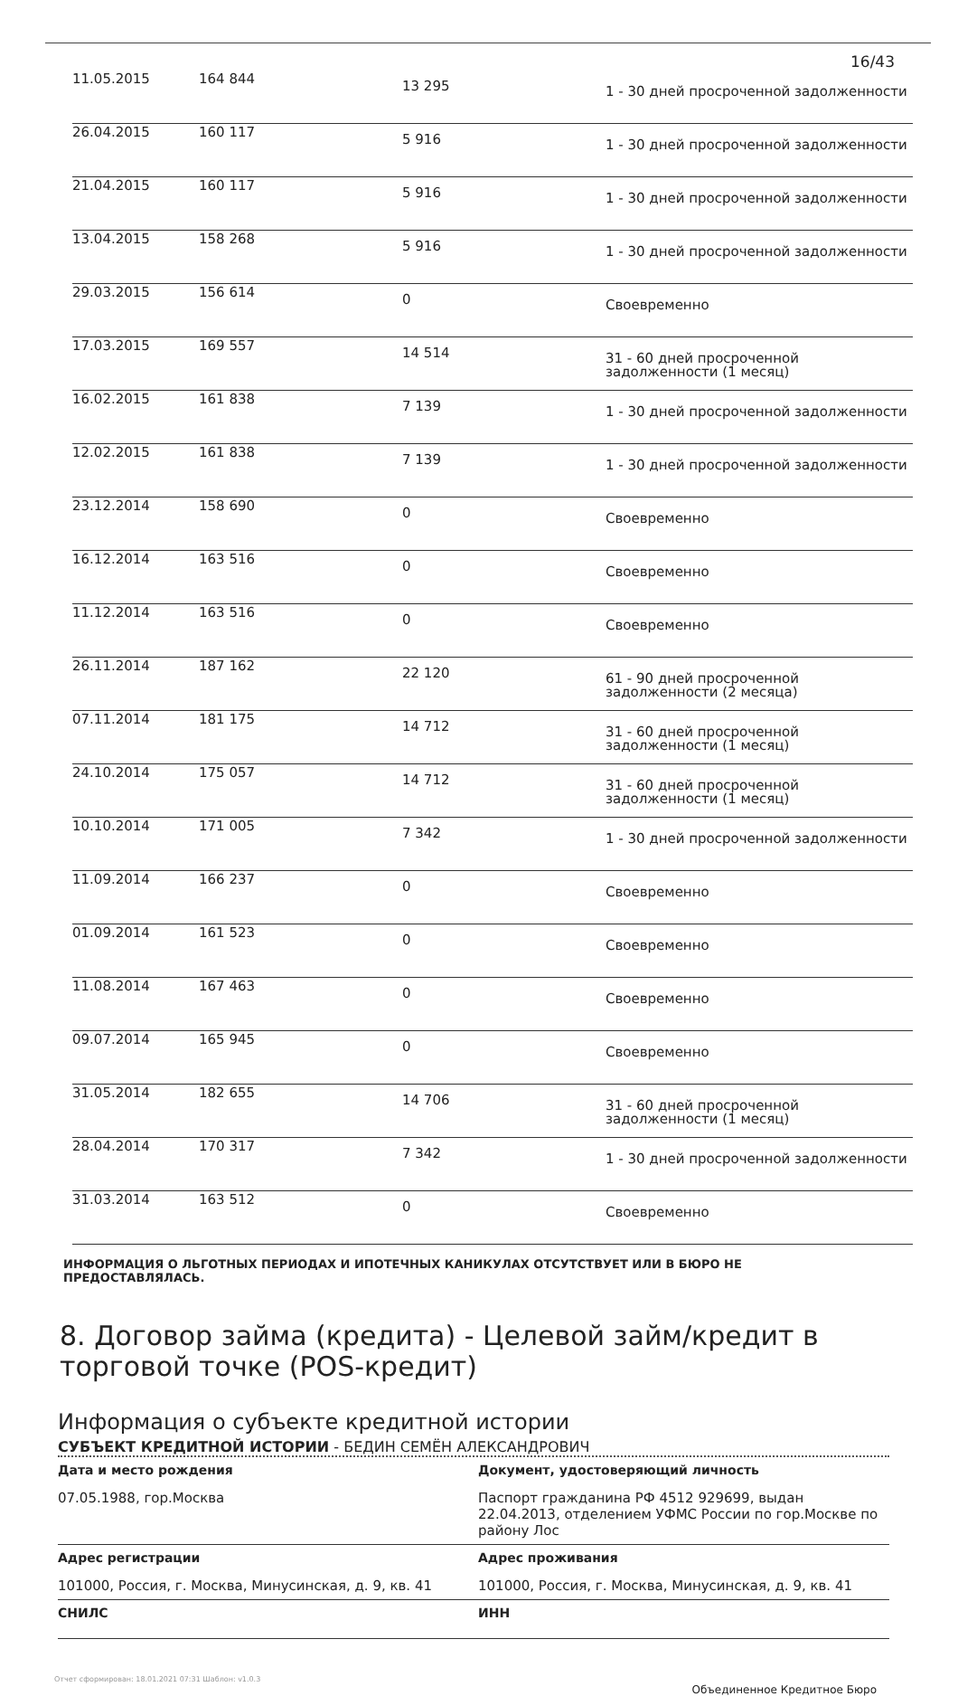16/43
| 11.05.2015 | 164 844 | 13 295 | 1 - 30 дней просроченной задолженности |
| 26.04.2015 | 160 117 | 5 916 | 1 - 30 дней просроченной задолженности |
| 21.04.2015 | 160 117 | 5 916 | 1 - 30 дней просроченной задолженности |
| 13.04.2015 | 158 268 | 5 916 | 1 - 30 дней просроченной задолженности |
| 29.03.2015 | 156 614 | 0 | Своевременно |
| 17.03.2015 | 169 557 | 14 514 | 31 - 60 дней просроченной задолженности (1 месяц) |
| 16.02.2015 | 161 838 | 7 139 | 1 - 30 дней просроченной задолженности |
| 12.02.2015 | 161 838 | 7 139 | 1 - 30 дней просроченной задолженности |
| 23.12.2014 | 158 690 | 0 | Своевременно |
| 16.12.2014 | 163 516 | 0 | Своевременно |
| 11.12.2014 | 163 516 | 0 | Своевременно |
| 26.11.2014 | 187 162 | 22 120 | 61 - 90 дней просроченной задолженности (2 месяца) |
| 07.11.2014 | 181 175 | 14 712 | 31 - 60 дней просроченной задолженности (1 месяц) |
| 24.10.2014 | 175 057 | 14 712 | 31 - 60 дней просроченной задолженности (1 месяц) |
| 10.10.2014 | 171 005 | 7 342 | 1 - 30 дней просроченной задолженности |
| 11.09.2014 | 166 237 | 0 | Своевременно |
| 01.09.2014 | 161 523 | 0 | Своевременно |
| 11.08.2014 | 167 463 | 0 | Своевременно |
| 09.07.2014 | 165 945 | 0 | Своевременно |
| 31.05.2014 | 182 655 | 14 706 | 31 - 60 дней просроченной задолженности (1 месяц) |
| 28.04.2014 | 170 317 | 7 342 | 1 - 30 дней просроченной задолженности |
| 31.03.2014 | 163 512 | 0 | Своевременно |
ИНФОРМАЦИЯ О ЛЬГОТНЫХ ПЕРИОДАХ И ИПОТЕЧНЫХ КАНИКУЛАХ ОТСУТСТВУЕТ ИЛИ В БЮРО НЕ ПРЕДОСТАВЛЯЛАСЬ.
8. Договор займа (кредита) - Целевой займ/кредит в торговой точке (POS-кредит)
Информация о субъекте кредитной истории
СУБЪЕКТ КРЕДИТНОЙ ИСТОРИИ - БЕДИН СЕМЁН АЛЕКСАНДРОВИЧ
Дата и место рождения
07.05.1988, гор.Москва
Документ, удостоверяющий личность
Паспорт гражданина РФ 4512 929699, выдан 22.04.2013, отделением УФМС России по гор.Москве по району Лос
Адрес регистрации
101000, Россия, г. Москва, Минусинская, д. 9, кв. 41
Адрес проживания
101000, Россия, г. Москва, Минусинская, д. 9, кв. 41
СНИЛС
ИНН
Отчет сформирован: 18.01.2021 07:31 Шаблон: v1.0.3
Объединенное Кредитное Бюро